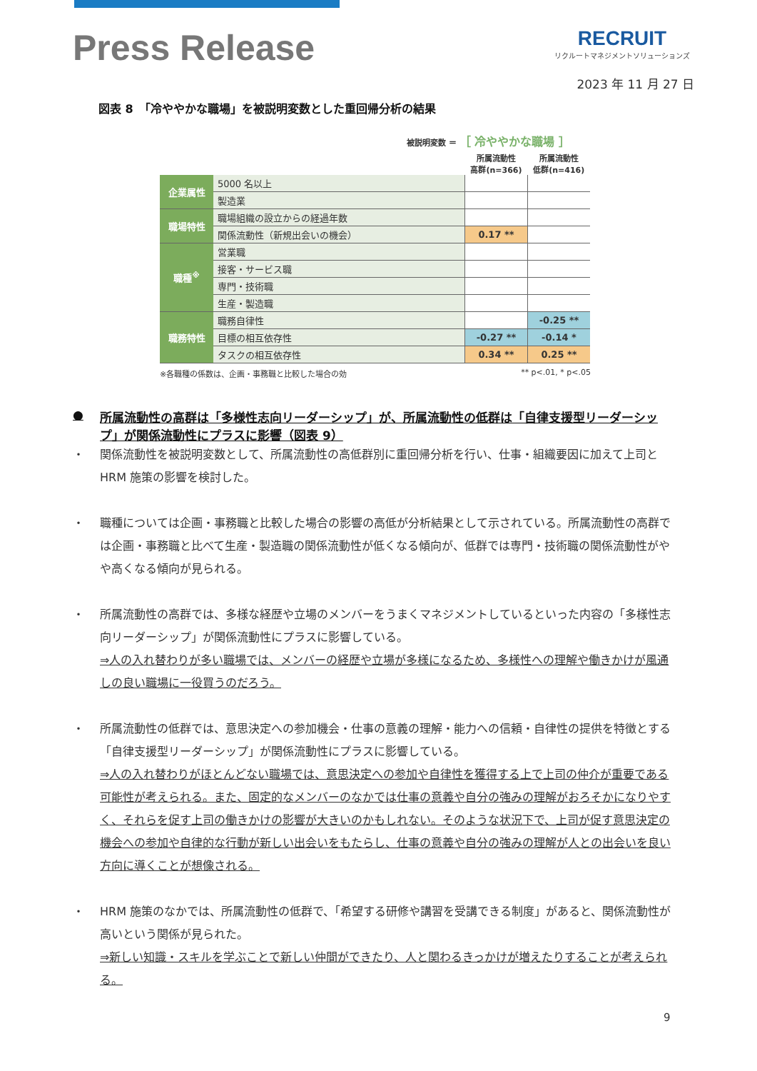Press Release
RECRUIT
リクルートマネジメントソリューションズ
2023 年 11 月 27 日
図表 8　「冷ややかな職場」を被説明変数とした重回帰分析の結果
被説明変数 ＝ ［ 冷ややかな職場 ］
| | | 所属流動性 高群(n=366) | 所属流動性 低群(n=416) |
| --- | --- | --- | --- |
| 企業属性 | 5000 名以上 | | |
| | 製造業 | | |
| 職場特性 | 職場組織の設立からの経過年数 | | |
| | 関係流動性（新規出会いの機会） | 0.17 ** | |
| 職種<sup>※</sup> | 営業職 | | |
| | 接客・サービス職 | | |
| | 専門・技術職 | | |
| | 生産・製造職 | | |
| 職務特性 | 職務自律性 | | -0.25 ** |
| | 目標の相互依存性 | -0.27 ** | -0.14 * |
| | タスクの相互依存性 | 0.34 ** | 0.25 ** |
※各職種の係数は、企画・事務職と比較した場合の効 ** p<.01, * p<.05
● 所属流動性の高群は「多様性志向リーダーシップ」が、所属流動性の低群は「自律支援型リーダーシップ」が関係流動性にプラスに影響（図表 9）
・ 関係流動性を被説明変数として、所属流動性の高低群別に重回帰分析を行い、仕事・組織要因に加えて上司と HRM 施策の影響を検討した。
・ 職種については企画・事務職と比較した場合の影響の高低が分析結果として示されている。所属流動性の高群では企画・事務職と比べて生産・製造職の関係流動性が低くなる傾向が、低群では専門・技術職の関係流動性がやや高くなる傾向が見られる。
・ 所属流動性の高群では、多様な経歴や立場のメンバーをうまくマネジメントしているといった内容の「多様性志向リーダーシップ」が関係流動性にプラスに影響している。
⇒人の入れ替わりが多い職場では、メンバーの経歴や立場が多様になるため、多様性への理解や働きかけが風通しの良い職場に一役買うのだろう。
・ 所属流動性の低群では、意思決定への参加機会・仕事の意義の理解・能力への信頼・自律性の提供を特徴とする「自律支援型リーダーシップ」が関係流動性にプラスに影響している。
⇒人の入れ替わりがほとんどない職場では、意思決定への参加や自律性を獲得する上で上司の仲介が重要である可能性が考えられる。また、固定的なメンバーのなかでは仕事の意義や自分の強みの理解がおろそかになりやすく、それらを促す上司の働きかけの影響が大きいのかもしれない。そのような状況下で、上司が促す意思決定の機会への参加や自律的な行動が新しい出会いをもたらし、仕事の意義や自分の強みの理解が人との出会いを良い方向に導くことが想像される。
・ HRM 施策のなかでは、所属流動性の低群で、「希望する研修や講習を受講できる制度」があると、関係流動性が高いという関係が見られた。
⇒新しい知識・スキルを学ぶことで新しい仲間ができたり、人と関わるきっかけが増えたりすることが考えられる。
9